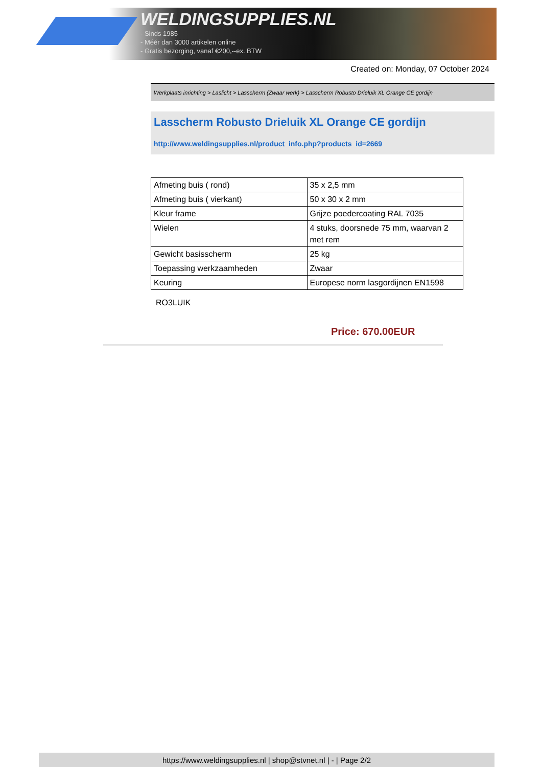WELDINGSUPPLIES.NL
- Sinds 1985
- Méér dan 3000 artikelen online
- Gratis bezorging, vanaf €200,--ex. BTW
Created on: Monday, 07 October 2024
Werkplaats inrichting > Laslicht > Lasscherm (Zwaar werk) > Lasscherm Robusto Drieluik XL Orange CE gordijn
Lasscherm Robusto Drieluik XL Orange CE gordijn
http://www.weldingsupplies.nl/product_info.php?products_id=2669
| Afmeting buis ( rond) | 35 x 2,5 mm |
| Afmeting buis ( vierkant) | 50 x 30 x 2 mm |
| Kleur frame | Grijze poedercoating RAL 7035 |
| Wielen | 4 stuks, doorsnede 75 mm, waarvan 2 met rem |
| Gewicht basisscherm | 25 kg |
| Toepassing werkzaamheden | Zwaar |
| Keuring | Europese norm lasgordijnen EN1598 |
RO3LUIK
Price: 670.00EUR
https://www.weldingsupplies.nl | shop@stvnet.nl | - | Page 2/2